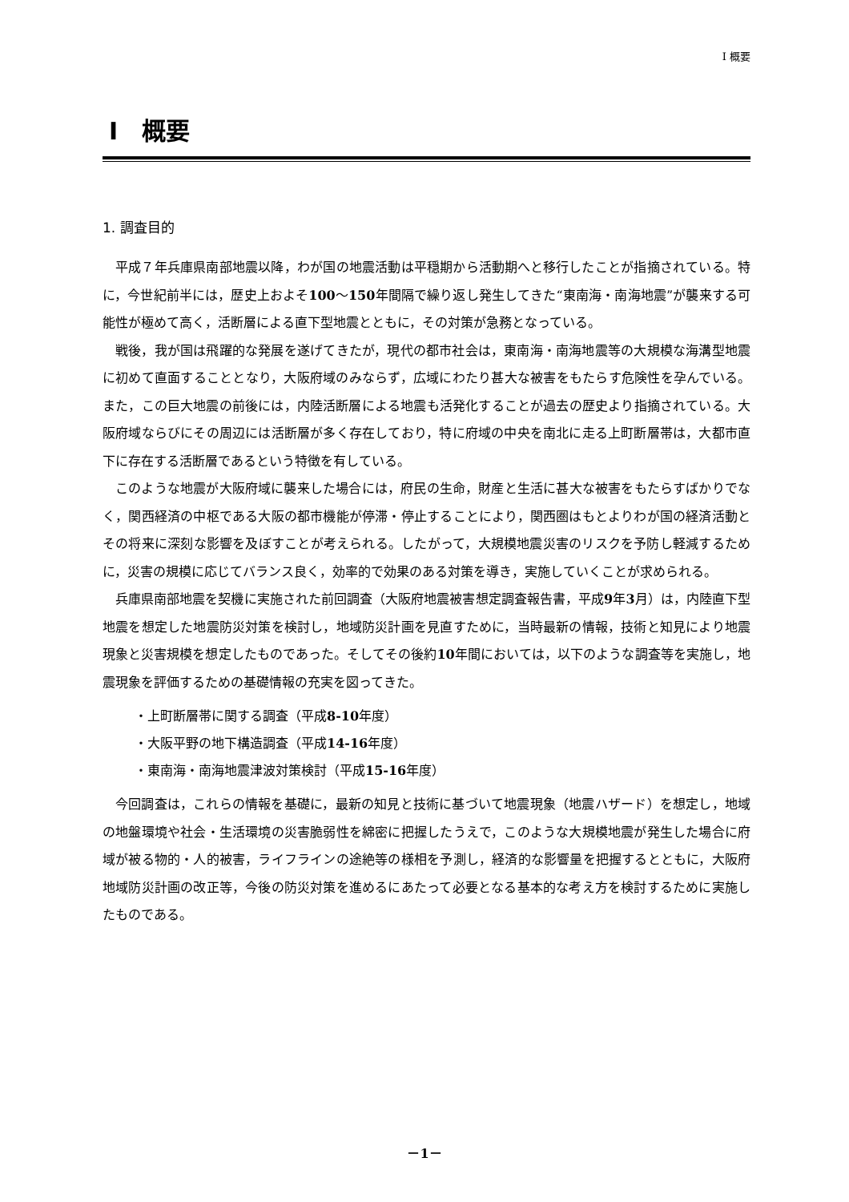I 概要
I　概要
1. 調査目的
平成７年兵庫県南部地震以降，わが国の地震活動は平穏期から活動期へと移行したことが指摘されている。特に，今世紀前半には，歴史上およそ100～150年間隔で繰り返し発生してきた“東南海・南海地震”が襲来する可能性が極めて高く，活断層による直下型地震とともに，その対策が急務となっている。
戦後，我が国は飛躍的な発展を遂げてきたが，現代の都市社会は，東南海・南海地震等の大規模な海溝型地震に初めて直面することとなり，大阪府域のみならず，広域にわたり甚大な被害をもたらす危険性を孕んでいる。また，この巨大地震の前後には，内陸活断層による地震も活発化することが過去の歴史より指摘されている。大阪府域ならびにその周辺には活断層が多く存在しており，特に府域の中央を南北に走る上町断層帯は，大都市直下に存在する活断層であるという特徴を有している。
このような地震が大阪府域に襲来した場合には，府民の生命，財産と生活に甚大な被害をもたらすばかりでなく，関西経済の中枢である大阪の都市機能が停滞・停止することにより，関西圏はもとよりわが国の経済活動とその将来に深刻な影響を及ぼすことが考えられる。したがって，大規模地震災害のリスクを予防し軽減するために，災害の規模に応じてバランス良く，効率的で効果のある対策を導き，実施していくことが求められる。
兵庫県南部地震を契機に実施された前回調査（大阪府地震被害想定調査報告書，平成9年3月）は，内陸直下型地震を想定した地震防災対策を検討し，地域防災計画を見直すために，当時最新の情報，技術と知見により地震現象と災害規模を想定したものであった。そしてその後約10年間においては，以下のような調査等を実施し，地震現象を評価するための基礎情報の充実を図ってきた。
・上町断層帯に関する調査（平成8-10年度）
・大阪平野の地下構造調査（平成14-16年度）
・東南海・南海地震津波対策検討（平成15-16年度）
今回調査は，これらの情報を基礎に，最新の知見と技術に基づいて地震現象（地震ハザード）を想定し，地域の地盤環境や社会・生活環境の災害脆弱性を綿密に把握したうえで，このような大規模地震が発生した場合に府域が被る物的・人的被害，ライフラインの途絶等の様相を予測し，経済的な影響量を把握するとともに，大阪府地域防災計画の改正等，今後の防災対策を進めるにあたって必要となる基本的な考え方を検討するために実施したものである。
－1－